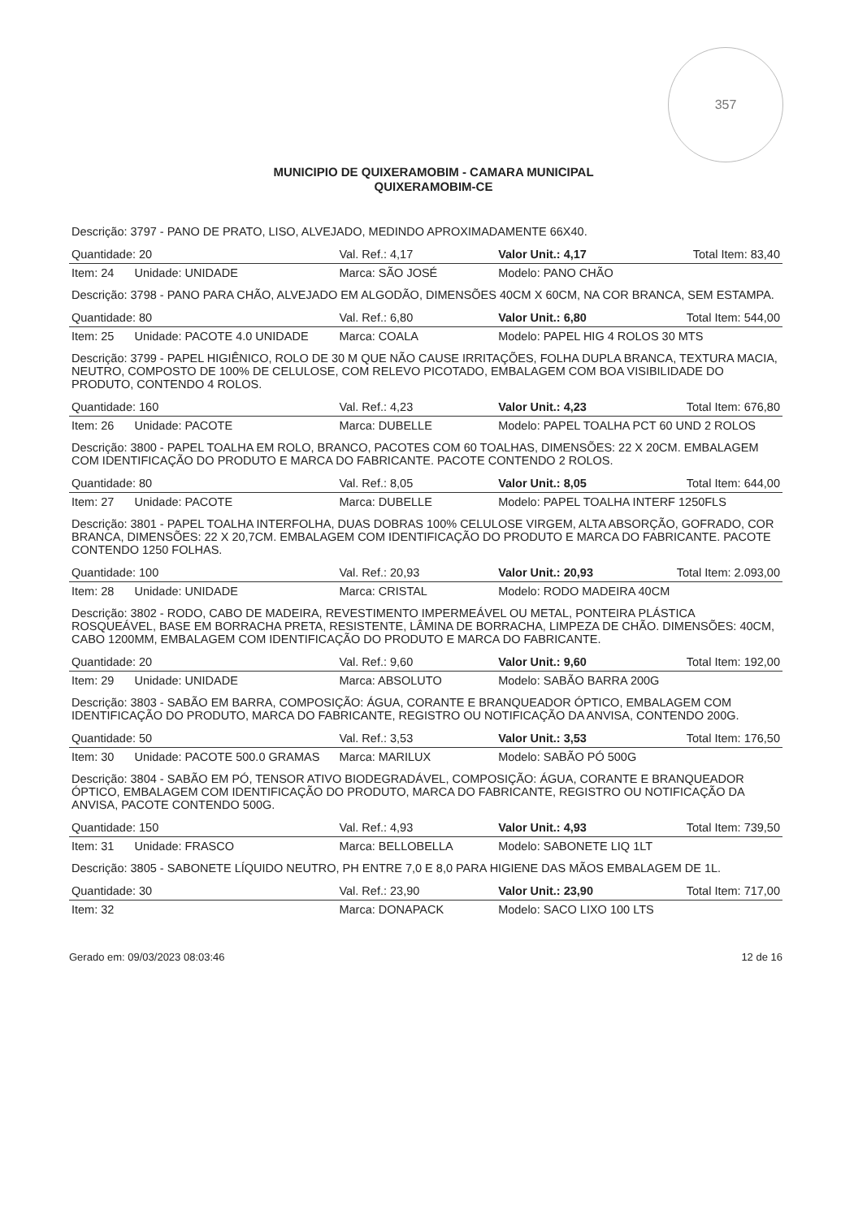357
MUNICIPIO DE QUIXERAMOBIM - CAMARA MUNICIPAL
QUIXERAMOBIM-CE
| Descrição: 3797 - PANO DE PRATO, LISO, ALVEJADO, MEDINDO APROXIMADAMENTE 66X40. | | | | |
| Quantidade: 20 | | Val. Ref.: 4,17 | Valor Unit.: 4,17 | Total Item: 83,40 |
| Item: 24 | Unidade: UNIDADE | Marca: SÃO JOSÉ | Modelo: PANO CHÃO | |
| Descrição: 3798 - PANO PARA CHÃO, ALVEJADO EM ALGODÃO, DIMENSÕES 40CM X 60CM, NA COR BRANCA, SEM ESTAMPA. | | | | |
| Quantidade: 80 | | Val. Ref.: 6,80 | Valor Unit.: 6,80 | Total Item: 544,00 |
| Item: 25 | Unidade: PACOTE 4.0 UNIDADE | Marca: COALA | Modelo: PAPEL HIG 4 ROLOS 30 MTS | |
| Descrição: 3799 - PAPEL HIGIÊNICO, ROLO DE 30 M QUE NÃO CAUSE IRRITAÇÕES, FOLHA DUPLA BRANCA, TEXTURA MACIA, NEUTRO, COMPOSTO DE 100% DE CELULOSE, COM RELEVO PICOTADO, EMBALAGEM COM BOA VISIBILIDADE DO PRODUTO, CONTENDO 4 ROLOS. | | | | |
| Quantidade: 160 | | Val. Ref.: 4,23 | Valor Unit.: 4,23 | Total Item: 676,80 |
| Item: 26 | Unidade: PACOTE | Marca: DUBELLE | Modelo: PAPEL TOALHA PCT 60 UND 2 ROLOS | |
| Descrição: 3800 - PAPEL TOALHA EM ROLO, BRANCO, PACOTES COM 60 TOALHAS, DIMENSÕES: 22 X 20CM. EMBALAGEM COM IDENTIFICAÇÃO DO PRODUTO E MARCA DO FABRICANTE. PACOTE CONTENDO 2 ROLOS. | | | | |
| Quantidade: 80 | | Val. Ref.: 8,05 | Valor Unit.: 8,05 | Total Item: 644,00 |
| Item: 27 | Unidade: PACOTE | Marca: DUBELLE | Modelo: PAPEL TOALHA INTERF 1250FLS | |
| Descrição: 3801 - PAPEL TOALHA INTERFOLHA, DUAS DOBRAS 100% CELULOSE VIRGEM, ALTA ABSORÇÃO, GOFRADO, COR BRANCA, DIMENSÕES: 22 X 20,7CM. EMBALAGEM COM IDENTIFICAÇÃO DO PRODUTO E MARCA DO FABRICANTE. PACOTE CONTENDO 1250 FOLHAS. | | | | |
| Quantidade: 100 | | Val. Ref.: 20,93 | Valor Unit.: 20,93 | Total Item: 2.093,00 |
| Item: 28 | Unidade: UNIDADE | Marca: CRISTAL | Modelo: RODO MADEIRA 40CM | |
| Descrição: 3802 - RODO, CABO DE MADEIRA, REVESTIMENTO IMPERMEÁVEL OU METAL, PONTEIRA PLÁSTICA ROSQUEÁVEL, BASE EM BORRACHA PRETA, RESISTENTE, LÂMINA DE BORRACHA, LIMPEZA DE CHÃO. DIMENSÕES: 40CM, CABO 1200MM, EMBALAGEM COM IDENTIFICAÇÃO DO PRODUTO E MARCA DO FABRICANTE. | | | | |
| Quantidade: 20 | | Val. Ref.: 9,60 | Valor Unit.: 9,60 | Total Item: 192,00 |
| Item: 29 | Unidade: UNIDADE | Marca: ABSOLUTO | Modelo: SABÃO BARRA 200G | |
| Descrição: 3803 - SABÃO EM BARRA, COMPOSIÇÃO: ÁGUA, CORANTE E BRANQUEADOR ÓPTICO, EMBALAGEM COM IDENTIFICAÇÃO DO PRODUTO, MARCA DO FABRICANTE, REGISTRO OU NOTIFICAÇÃO DA ANVISA, CONTENDO 200G. | | | | |
| Quantidade: 50 | | Val. Ref.: 3,53 | Valor Unit.: 3,53 | Total Item: 176,50 |
| Item: 30 | Unidade: PACOTE 500.0 GRAMAS | Marca: MARILUX | Modelo: SABÃO PÓ 500G | |
| Descrição: 3804 - SABÃO EM PÓ, TENSOR ATIVO BIODEGRADÁVEL, COMPOSIÇÃO: ÁGUA, CORANTE E BRANQUEADOR ÓPTICO, EMBALAGEM COM IDENTIFICAÇÃO DO PRODUTO, MARCA DO FABRICANTE, REGISTRO OU NOTIFICAÇÃO DA ANVISA, PACOTE CONTENDO 500G. | | | | |
| Quantidade: 150 | | Val. Ref.: 4,93 | Valor Unit.: 4,93 | Total Item: 739,50 |
| Item: 31 | Unidade: FRASCO | Marca: BELLOBELLA | Modelo: SABONETE LIQ 1LT | |
| Descrição: 3805 - SABONETE LÍQUIDO NEUTRO, PH ENTRE 7,0 E 8,0 PARA HIGIENE DAS MÃOS EMBALAGEM DE 1L. | | | | |
| Quantidade: 30 | | Val. Ref.: 23,90 | Valor Unit.: 23,90 | Total Item: 717,00 |
| Item: 32 | | Marca: DONAPACK | Modelo: SACO LIXO 100 LTS | |
Gerado em: 09/03/2023 08:03:46 12 de 16